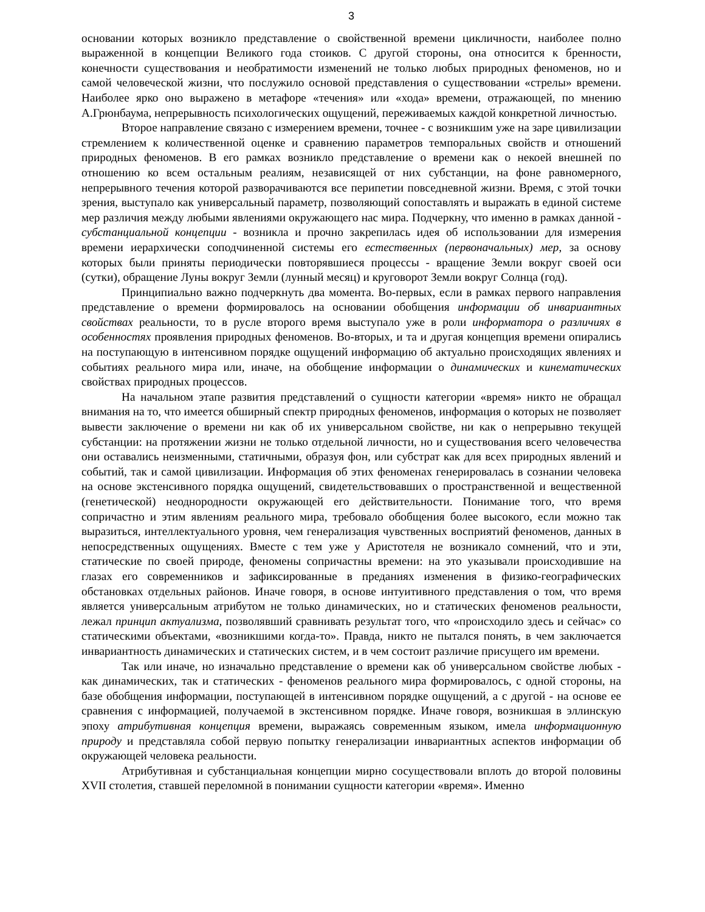3
основании которых возникло представление о свойственной времени цикличности, наиболее полно выраженной в концепции Великого года стоиков. С другой стороны, она относится к бренности, конечности существования и необратимости изменений не только любых природных феноменов, но и самой человеческой жизни, что послужило основой представления о существовании «стрелы» времени. Наиболее ярко оно выражено в метафоре «течения» или «хода» времени, отражающей, по мнению А.Грюнбаума, непрерывность психологических ощущений, переживаемых каждой конкретной личностью.
Второе направление связано с измерением времени, точнее - с возникшим уже на заре цивилизации стремлением к количественной оценке и сравнению параметров темпоральных свойств и отношений природных феноменов. В его рамках возникло представление о времени как о некоей внешней по отношению ко всем остальным реалиям, независящей от них субстанции, на фоне равномерного, непрерывного течения которой разворачиваются все перипетии повседневной жизни. Время, с этой точки зрения, выступало как универсальный параметр, позволяющий сопоставлять и выражать в единой системе мер различия между любыми явлениями окружающего нас мира. Подчеркну, что именно в рамках данной - субстанциальной концепции - возникла и прочно закрепилась идея об использовании для измерения времени иерархически соподчиненной системы его естественных (первоначальных) мер, за основу которых были приняты периодически повторявшиеся процессы - вращение Земли вокруг своей оси (сутки), обращение Луны вокруг Земли (лунный месяц) и круговорот Земли вокруг Солнца (год).
Принципиально важно подчеркнуть два момента. Во-первых, если в рамках первого направления представление о времени формировалось на основании обобщения информации об инвариантных свойствах реальности, то в русле второго время выступало уже в роли информатора о различиях в особенностях проявления природных феноменов. Во-вторых, и та и другая концепция времени опирались на поступающую в интенсивном порядке ощущений информацию об актуально происходящих явлениях и событиях реального мира или, иначе, на обобщение информации о динамических и кинематических свойствах природных процессов.
На начальном этапе развития представлений о сущности категории «время» никто не обращал внимания на то, что имеется обширный спектр природных феноменов, информация о которых не позволяет вывести заключение о времени ни как об их универсальном свойстве, ни как о непрерывно текущей субстанции: на протяжении жизни не только отдельной личности, но и существования всего человечества они оставались неизменными, статичными, образуя фон, или субстрат как для всех природных явлений и событий, так и самой цивилизации. Информация об этих феноменах генерировалась в сознании человека на основе экстенсивного порядка ощущений, свидетельствовавших о пространственной и вещественной (генетической) неоднородности окружающей его действительности. Понимание того, что время сопричастно и этим явлениям реального мира, требовало обобщения более высокого, если можно так выразиться, интеллектуального уровня, чем генерализация чувственных восприятий феноменов, данных в непосредственных ощущениях. Вместе с тем уже у Аристотеля не возникало сомнений, что и эти, статические по своей природе, феномены сопричастны времени: на это указывали происходившие на глазах его современников и зафиксированные в преданиях изменения в физико-географических обстановках отдельных районов. Иначе говоря, в основе интуитивного представления о том, что время является универсальным атрибутом не только динамических, но и статических феноменов реальности, лежал принцип актуализма, позволявший сравнивать результат того, что «происходило здесь и сейчас» со статическими объектами, «возникшими когда-то». Правда, никто не пытался понять, в чем заключается инвариантность динамических и статических систем, и в чем состоит различие присущего им времени.
Так или иначе, но изначально представление о времени как об универсальном свойстве любых - как динамических, так и статических - феноменов реального мира формировалось, с одной стороны, на базе обобщения информации, поступающей в интенсивном порядке ощущений, а с другой - на основе ее сравнения с информацией, получаемой в экстенсивном порядке. Иначе говоря, возникшая в эллинскую эпоху атрибутивная концепция времени, выражаясь современным языком, имела информационную природу и представляла собой первую попытку генерализации инвариантных аспектов информации об окружающей человека реальности.
Атрибутивная и субстанциальная концепции мирно сосуществовали вплоть до второй половины XVII столетия, ставшей переломной в понимании сущности категории «время». Именно